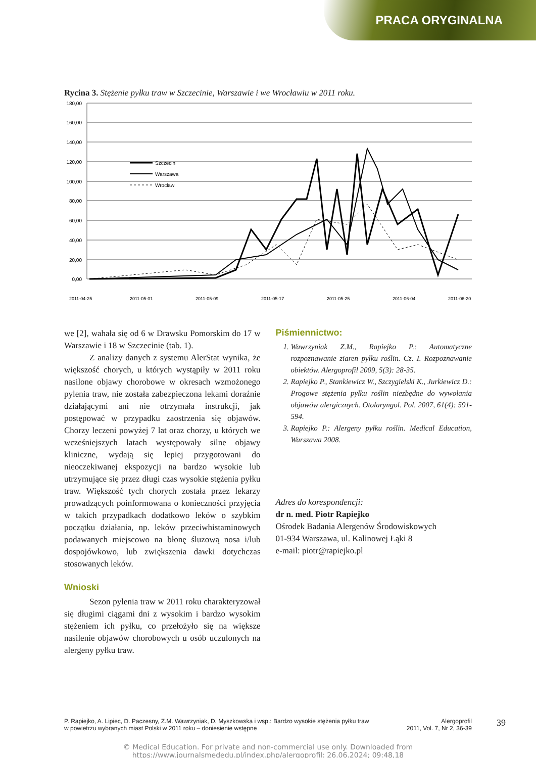PRACA ORYGINALNA
Rycina 3. Stężenie pyłku traw w Szczecinie, Warszawie i we Wrocławiu w 2011 roku.
180,00
160,00
140,00
120,00
100,00
80,00
60,00
40,00
20,00
0,00
Szczecin
Warszawa
Wrocław
2011-04-25
2011-05-01
2011-05-09
2011-05-17
2011-05-25
2011-06-04
2011-06-20
we [2], wahała się od 6 w Drawsku Pomorskim do 17 w Warszawie i 18 w Szczecinie (tab. 1).
Z analizy danych z systemu AlerStat wynika, że większość chorych, u których wystąpiły w 2011 roku nasilone objawy chorobowe w okresach wzmożonego pylenia traw, nie została zabezpieczona lekami doraźnie działającymi ani nie otrzymała instrukcji, jak postępować w przypadku zaostrzenia się objawów. Chorzy leczeni powyżej 7 lat oraz chorzy, u których we wcześniejszych latach występowały silne objawy kliniczne, wydają się lepiej przygotowani do nieoczekiwanej ekspozycji na bardzo wysokie lub utrzymujące się przez długi czas wysokie stężenia pyłku traw. Większość tych chorych została przez lekarzy prowadzących poinformowana o konieczności przyjęcia w takich przypadkach dodatkowo leków o szybkim początku działania, np. leków przeciwhistaminowych podawanych miejscowo na błonę śluzową nosa i/lub dospojówkowo, lub zwiększenia dawki dotychczas stosowanych leków.
Wnioski
Sezon pylenia traw w 2011 roku charakteryzował się długimi ciągami dni z wysokim i bardzo wysokim stężeniem ich pyłku, co przełożyło się na większe nasilenie objawów chorobowych u osób uczulonych na alergeny pyłku traw.
Piśmiennictwo:
1. Wawrzyniak Z.M., Rapiejko P.: Automatyczne rozpoznawanie ziaren pyłku roślin. Cz. I. Rozpoznawanie obiektów. Alergoprofil 2009, 5(3): 28-35.
2. Rapiejko P., Stankiewicz W., Szczygielski K., Jurkiewicz D.: Progowe stężenia pyłku roślin niezbędne do wywołania objawów alergicznych. Otolaryngol. Pol. 2007, 61(4): 591-594.
3. Rapiejko P.: Alergeny pyłku roślin. Medical Education, Warszawa 2008.
Adres do korespondencji:
dr n. med. Piotr Rapiejko
Ośrodek Badania Alergenów Środowiskowych
01-934 Warszawa, ul. Kalinowej Łąki 8
e-mail: piotr@rapiejko.pl
P. Rapiejko, A. Lipiec, D. Paczesny, Z.M. Wawrzyniak, D. Myszkowska i wsp.: Bardzo wysokie stężenia pyłku traw
w powietrzu wybranych miast Polski w 2011 roku – doniesienie wstępne
Alergoprofil
2011, Vol. 7, Nr 2, 36-39
39
© Medical Education. For private and non-commercial use only. Downloaded from
https://www.journalsmededu.pl/index.php/alergoprofil: 26.06.2024; 09:48,18